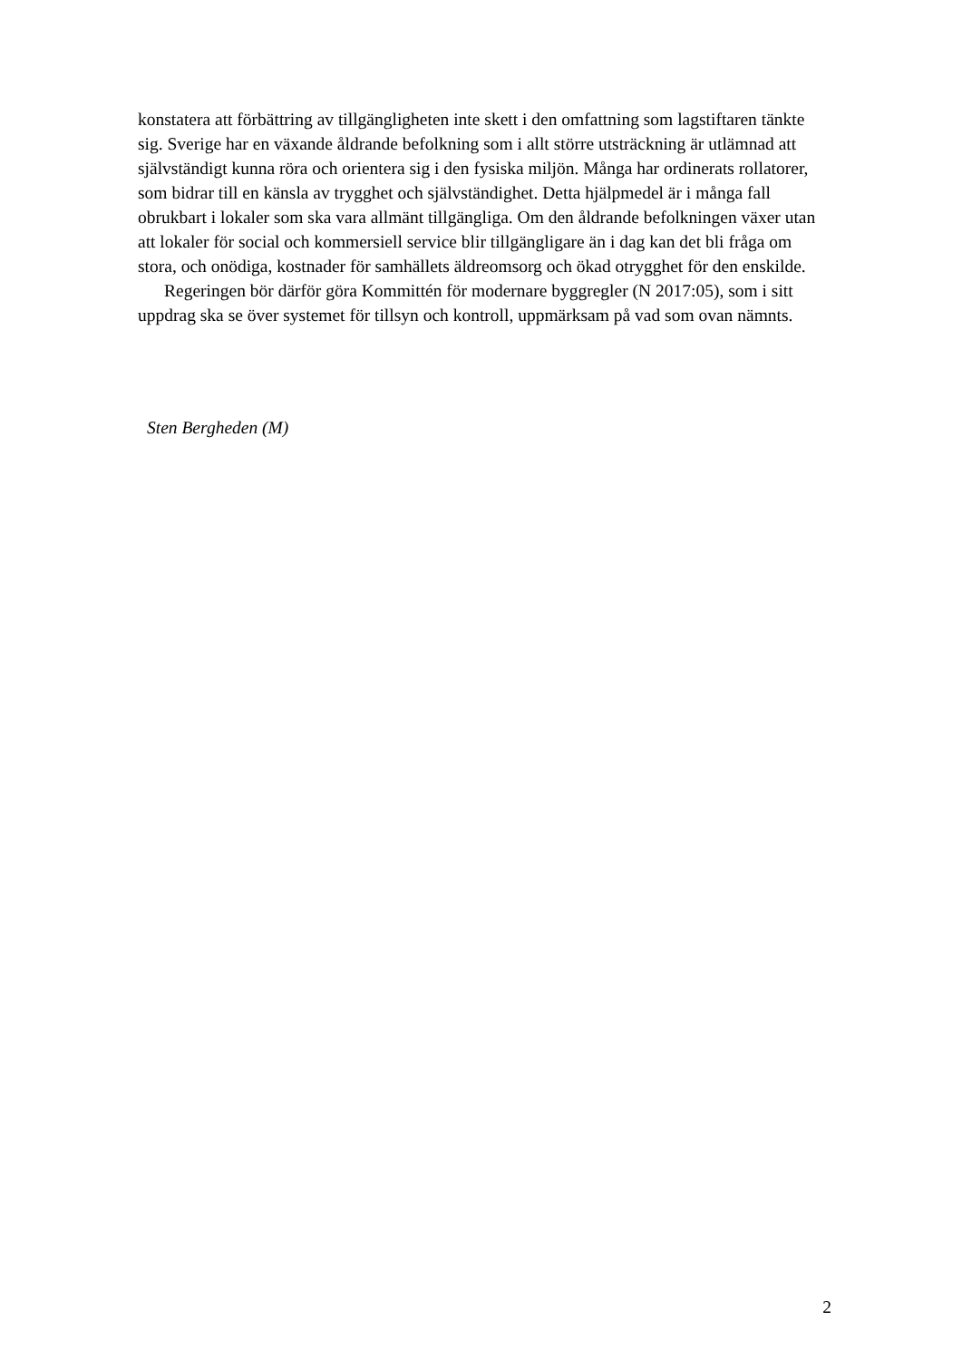konstatera att förbättring av tillgängligheten inte skett i den omfattning som lagstiftaren tänkte sig. Sverige har en växande åldrande befolkning som i allt större utsträckning är utlämnad att självständigt kunna röra och orientera sig i den fysiska miljön. Många har ordinerats rollatorer, som bidrar till en känsla av trygghet och självständighet. Detta hjälpmedel är i många fall obrukbart i lokaler som ska vara allmänt tillgängliga. Om den åldrande befolkningen växer utan att lokaler för social och kommersiell service blir tillgängligare än i dag kan det bli fråga om stora, och onödiga, kostnader för samhällets äldreomsorg och ökad otrygghet för den enskilde.
Regeringen bör därför göra Kommittén för modernare byggregler (N 2017:05), som i sitt uppdrag ska se över systemet för tillsyn och kontroll, uppmärksam på vad som ovan nämnts.
Sten Bergheden (M)
2